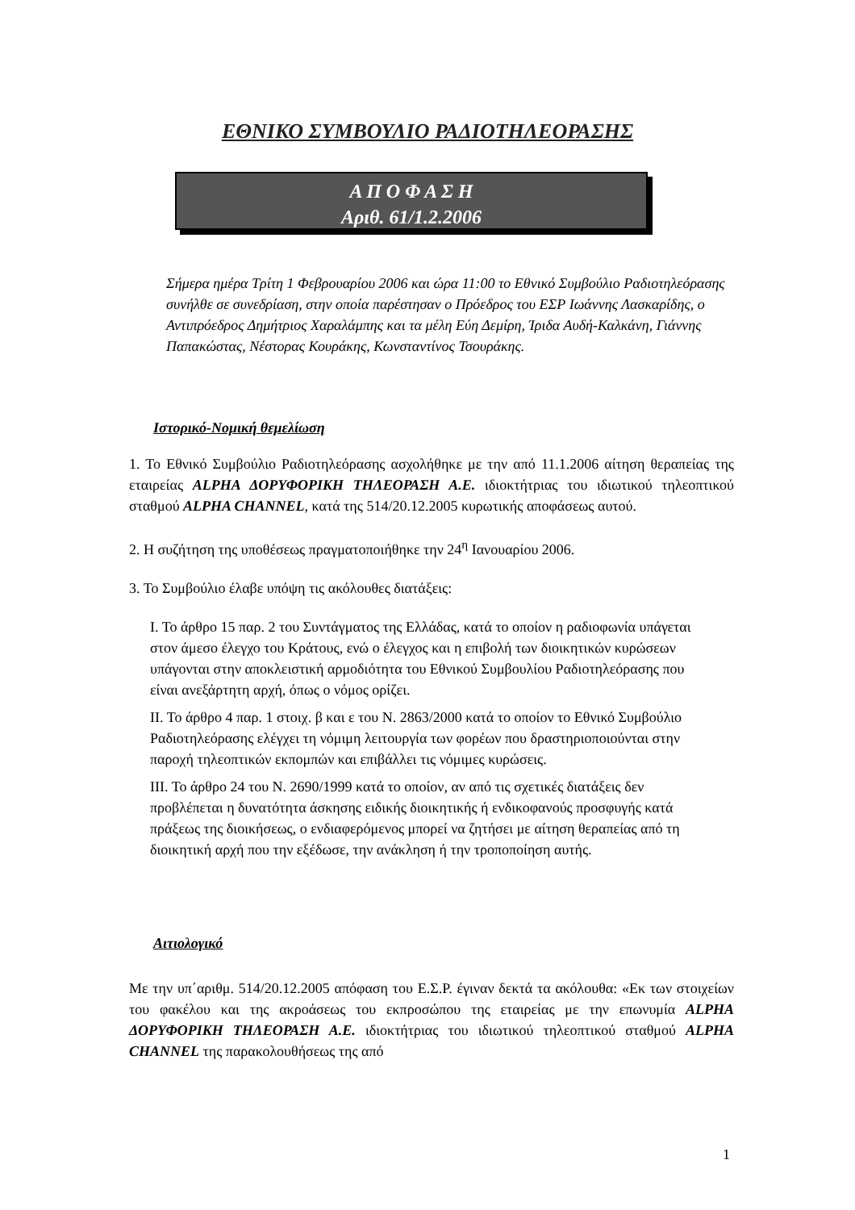ΕΘΝΙΚΟ ΣΥΜΒΟΥΛΙΟ ΡΑΔΙΟΤΗΛΕΟΡΑΣΗΣ
Α Π Ο Φ Α Σ Η
Αριθ. 61/1.2.2006
Σήμερα ημέρα Τρίτη 1 Φεβρουαρίου 2006 και ώρα 11:00 το Εθνικό Συμβούλιο Ραδιοτηλεόρασης συνήλθε σε συνεδρίαση, στην οποία παρέστησαν ο Πρόεδρος του ΕΣΡ Ιωάννης Λασκαρίδης, ο Αντιπρόεδρος Δημήτριος Χαραλάμπης και τα μέλη Εύη Δεμίρη, Ίριδα Αυδή-Καλκάνη, Γιάννης Παπακώστας, Νέστορας Κουράκης, Κωνσταντίνος Τσουράκης.
Ιστορικό-Νομική θεμελίωση
1. Το Εθνικό Συμβούλιο Ραδιοτηλεόρασης ασχολήθηκε με την από 11.1.2006 αίτηση θεραπείας της εταιρείας ALPHA ΔΟΡΥΦΟΡΙΚΗ ΤΗΛΕΟΡΑΣΗ Α.Ε. ιδιοκτήτριας του ιδιωτικού τηλεοπτικού σταθμού ALPHA CHANNEL, κατά της 514/20.12.2005 κυρωτικής αποφάσεως αυτού.
2. Η συζήτηση της υποθέσεως πραγματοποιήθηκε την 24<sup>η</sup> Ιανουαρίου 2006.
3. Το Συμβούλιο έλαβε υπόψη τις ακόλουθες διατάξεις:
Ι. Το άρθρο 15 παρ. 2 του Συντάγματος της Ελλάδας, κατά το οποίον η ραδιοφωνία υπάγεται στον άμεσο έλεγχο του Κράτους, ενώ ο έλεγχος και η επιβολή των διοικητικών κυρώσεων υπάγονται στην αποκλειστική αρμοδιότητα του Εθνικού Συμβουλίου Ραδιοτηλεόρασης που είναι ανεξάρτητη αρχή, όπως ο νόμος ορίζει.
ΙΙ. Το άρθρο 4 παρ. 1 στοιχ. β και ε του Ν. 2863/2000 κατά το οποίον το Εθνικό Συμβούλιο Ραδιοτηλεόρασης ελέγχει τη νόμιμη λειτουργία των φορέων που δραστηριοποιούνται στην παροχή τηλεοπτικών εκπομπών και επιβάλλει τις νόμιμες κυρώσεις.
ΙΙΙ. Το άρθρο 24 του Ν. 2690/1999 κατά το οποίον, αν από τις σχετικές διατάξεις δεν προβλέπεται η δυνατότητα άσκησης ειδικής διοικητικής ή ενδικοφανούς προσφυγής κατά πράξεως της διοικήσεως, ο ενδιαφερόμενος μπορεί να ζητήσει με αίτηση θεραπείας από τη διοικητική αρχή που την εξέδωσε, την ανάκληση ή την τροποποίηση αυτής.
Αιτιολογικό
Με την υπ΄αριθμ. 514/20.12.2005 απόφαση του Ε.Σ.Ρ. έγιναν δεκτά τα ακόλουθα: «Εκ των στοιχείων του φακέλου και της ακροάσεως του εκπροσώπου της εταιρείας με την επωνυμία ALPHA ΔΟΡΥΦΟΡΙΚΗ ΤΗΛΕΟΡΑΣΗ Α.Ε. ιδιοκτήτριας του ιδιωτικού τηλεοπτικού σταθμού ALPHA CHANNEL της παρακολουθήσεως της από
1